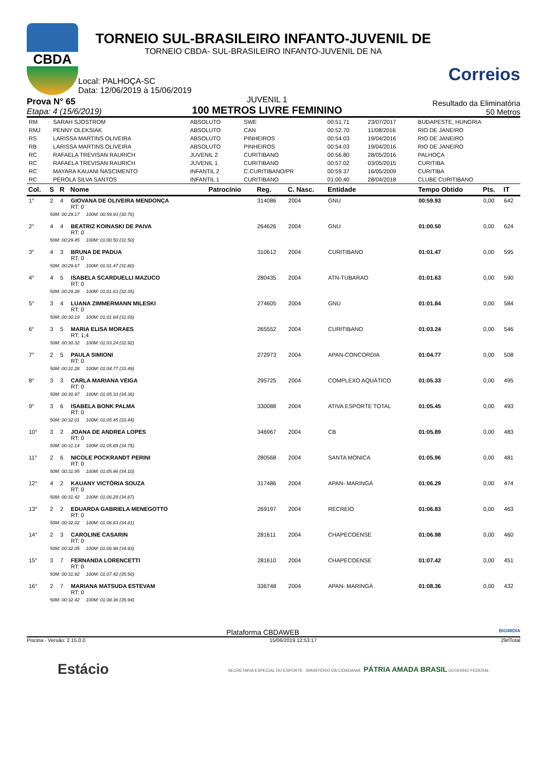CBDA
TORNEIO SUL-BRASILEIRO INFANTO-JUVENIL DE
TORNEIO CBDA- SUL-BRASILEIRO INFANTO-JUVENIL DE NA
Local: PALHOÇA-SC
Data: 12/06/2019 à 15/06/2019
Correios
Prova N° 65
Etapa: 4 (15/6/2019)
JUVENIL 1
100 METROS LIVRE FEMININO
Resultado da Eliminatória
50 Metros
| RM | SARAH SJOSTROM | ABSOLUTO | SWE | 00:51.71 | 23/07/2017 | BUDAPESTE, HUNGRIA |
| RMJ | PENNY OLEKSIAK | ABSOLUTO | CAN | 00:52.70 | 11/08/2016 | RIO DE JANEIRO |
| RS | LARISSA MARTINS OLIVEIRA | ABSOLUTO | PINHEIROS | 00:54.03 | 19/04/2016 | RIO DE JANEIRO |
| RB | LARISSA MARTINS OLIVEIRA | ABSOLUTO | PINHEIROS | 00:54.03 | 19/04/2016 | RIO DE JANEIRO |
| RC | RAFAELA TREVISAN RAURICH | JUVENIL 2 | CURITIBANO | 00:56.80 | 28/05/2016 | PALHOÇA |
| RC | RAFAELA TREVISAN RAURICH | JUVENIL 1 | CURITIBANO | 00:57.02 | 03/05/2015 | CURITIBA |
| RC | MAYARA KAUANI NASCIMENTO | INFANTIL 2 | C.CURITIBANO/PR | 00:59.37 | 16/05/2009 | CURITIBA |
| RC | PÉROLA SILVA SANTOS | INFANTIL 1 | CURITIBANO | 01:00.40 | 28/04/2018 | CLUBE CURITIBANO |
| Col. | S | R | Nome | Patrocínio | Reg. | C. Nasc. | Entidade | Tempo Obtido | Pts. | IT |
| --- | --- | --- | --- | --- | --- | --- | --- | --- | --- | --- |
| 1° | 2 | 4 | GIOVANA DE OLIVEIRA MENDONÇA RT: 0 | | 314086 | 2004 | GNU | 00:59.93 | 0,00 | 642 |
| | 50M: 00:29.17 100M: 00:59.93 (30.76) | | | | | | | | | |
| 2° | 4 | 4 | BEATRIZ KOINASKI DE PAIVA RT: 0 | | 264626 | 2004 | GNU | 01:00.50 | 0,00 | 624 |
| | 50M: 00:29.45 100M: 01:00.50 (31.50) | | | | | | | | | |
| 3° | 4 | 3 | BRUNA DE PADUA RT: 0 | | 310612 | 2004 | CURITIBANO | 01:01.47 | 0,00 | 595 |
| | 50M: 00:29.67 100M: 01:01.47 (31.80) | | | | | | | | | |
| 4° | 4 | 5 | ISABELA SCARDUELLI MAZUCO RT: 0 | | 280435 | 2004 | ATN-TUBARAO | 01:01.63 | 0,00 | 590 |
| | 50M: 00:29.28 100M: 01:01.63 (32.35) | | | | | | | | | |
| 5° | 3 | 4 | LUANA ZIMMERMANN MILESKI RT: 0 | | 274605 | 2004 | GNU | 01:01.84 | 0,00 | 584 |
| | 50M: 00:30.19 100M: 01:01.84 (31.65) | | | | | | | | | |
| 6° | 3 | 5 | MARIA ELISA MORAES RT: 1,4 | | 265552 | 2004 | CURITIBANO | 01:03.24 | 0,00 | 546 |
| | 50M: 00:30.32 100M: 01:03.24 (32.92) | | | | | | | | | |
| 7° | 2 | 5 | PAULA SIMIONI RT: 0 | | 272973 | 2004 | APAN-CONCORDIA | 01:04.77 | 0,00 | 508 |
| | 50M: 00:31.28 100M: 01:04.77 (33.49) | | | | | | | | | |
| 8° | 3 | 3 | CARLA MARIANA VEIGA RT: 0 | | 295725 | 2004 | COMPLEXO AQUÁTICO | 01:05.33 | 0,00 | 495 |
| | 50M: 00:30.97 100M: 01:05.33 (34.36) | | | | | | | | | |
| 9° | 3 | 6 | ISABELA BONK PALMA RT: 0 | | 330088 | 2004 | ATIVA ESPORTE TOTAL | 01:05.45 | 0,00 | 493 |
| | 50M: 00:32.01 100M: 01:05.45 (33.44) | | | | | | | | | |
| 10° | 3 | 2 | JOANA DE ANDREA LOPES RT: 0 | | 346967 | 2004 | CB | 01:05.89 | 0,00 | 483 |
| | 50M: 00:31.14 100M: 01:05.89 (34.75) | | | | | | | | | |
| 11° | 2 | 6 | NICOLE POCKRANDT PERINI RT: 0 | | 280568 | 2004 | SANTA MONICA | 01:05.96 | 0,00 | 481 |
| | 50M: 00:31.95 100M: 01:05.96 (34.10) | | | | | | | | | |
| 12° | 4 | 2 | KAUANY VICTÓRIA SOUZA RT: 0 | | 317486 | 2004 | APAN- MARINGÁ | 01:06.29 | 0,00 | 474 |
| | 50M: 00:31.42 100M: 01:06.29 (34.87) | | | | | | | | | |
| 13° | 2 | 2 | EDUARDA GABRIELA MENEGOTTO RT: 0 | | 269197 | 2004 | RECREIO | 01:06.83 | 0,00 | 463 |
| | 50M: 00:32.02 100M: 01:06.83 (34.81) | | | | | | | | | |
| 14° | 2 | 3 | CAROLINE CASARIN RT: 0 | | 281611 | 2004 | CHAPECOENSE | 01:06.98 | 0,00 | 460 |
| | 50M: 00:32.05 100M: 01:06.98 (34.93) | | | | | | | | | |
| 15° | 3 | 7 | FERNANDA LORENCETTI RT: 0 | | 281610 | 2004 | CHAPECOENSE | 01:07.42 | 0,00 | 451 |
| | 50M: 00:31.92 100M: 01:07.42 (35.50) | | | | | | | | | |
| 16° | 2 | 7 | MARIANA MATSUDA ESTEVAM RT: 0 | | 336748 | 2004 | APAN- MARINGÁ | 01:08.36 | 0,00 | 432 |
| | 50M: 00:32.42 100M: 01:08.36 (35.94) | | | | | | | | | |
Plataforma CBDAWEB BIGMIDIA
Piscina - Versão: 2.15.0.0 15/06/2019 12:53:17 29rlTotal
Estácio SECRETARIA ESPECIAL DO ESPORTE MINISTÉRIO DA CIDADANIA PÁTRIA AMADA BRASIL GOVERNO FEDERAL